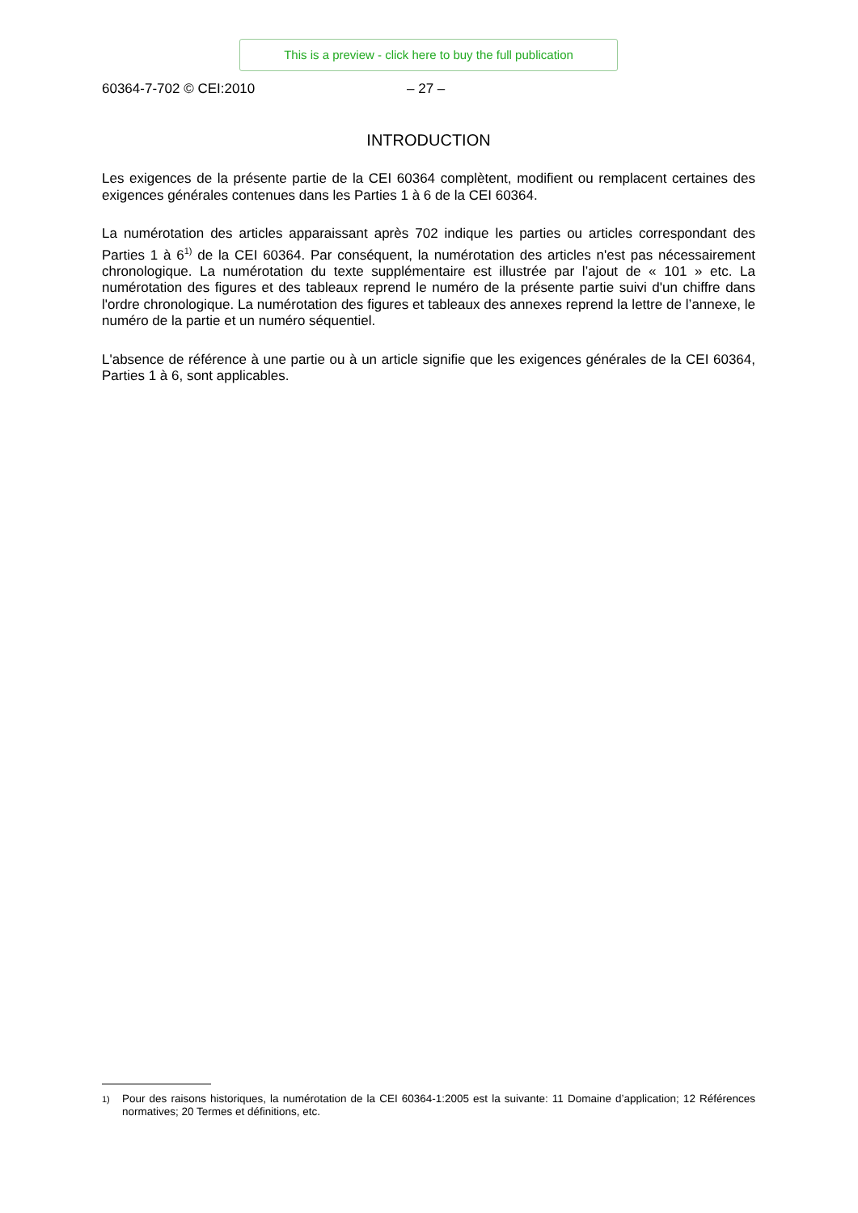This is a preview - click here to buy the full publication
60364-7-702 © CEI:2010 – 27 –
INTRODUCTION
Les exigences de la présente partie de la CEI 60364 complètent, modifient ou remplacent certaines des exigences générales contenues dans les Parties 1 à 6 de la CEI 60364.
La numérotation des articles apparaissant après 702 indique les parties ou articles correspondant des Parties 1 à 6<sup>1)</sup> de la CEI 60364. Par conséquent, la numérotation des articles n'est pas nécessairement chronologique. La numérotation du texte supplémentaire est illustrée par l’ajout de « 101 » etc. La numérotation des figures et des tableaux reprend le numéro de la présente partie suivi d'un chiffre dans l'ordre chronologique. La numérotation des figures et tableaux des annexes reprend la lettre de l’annexe, le numéro de la partie et un numéro séquentiel.
L'absence de référence à une partie ou à un article signifie que les exigences générales de la CEI 60364, Parties 1 à 6, sont applicables.
<sup>1)</sup> Pour des raisons historiques, la numérotation de la CEI 60364-1:2005 est la suivante: 11 Domaine d’application; 12 Références normatives; 20 Termes et définitions, etc.